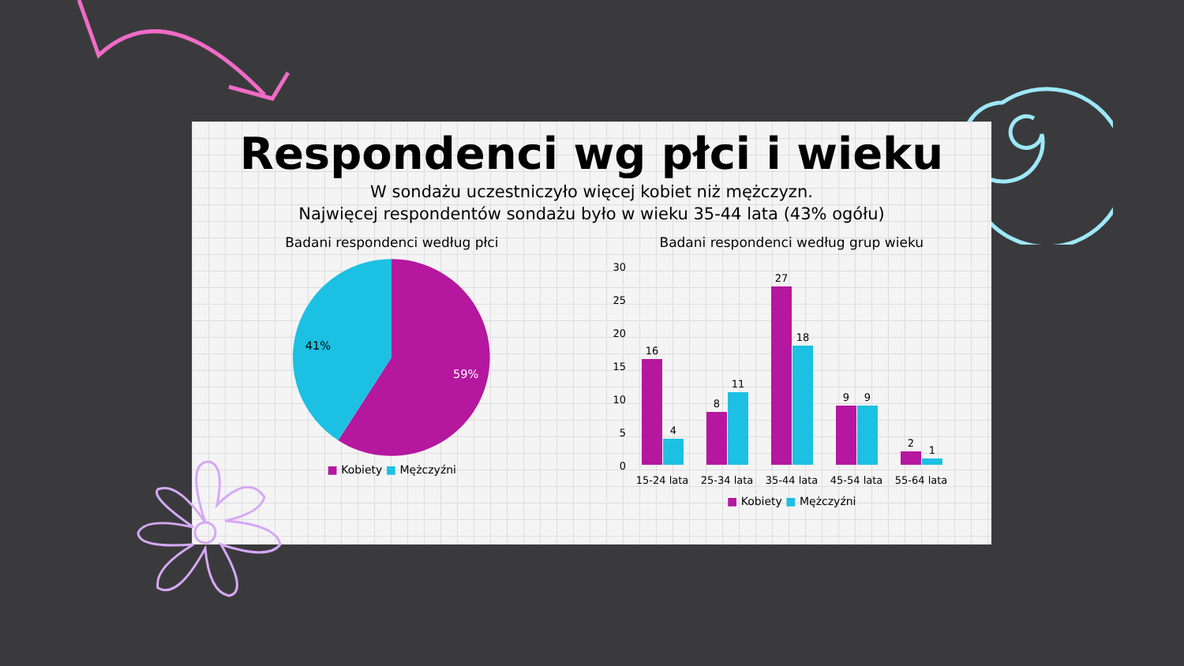Respondenci wg płci i wieku
W sondażu uczestniczyło więcej kobiet niż mężczyzn.
Najwięcej respondentów sondażu było w wieku 35-44 lata (43% ogółu)
Badani respondenci według płci
41%
59%
■ Kobiety ■ Mężczyźni
Badani respondenci według grup wieku
30
25
20
15
10
5
0
16
4
8
11
27
18
9
9
2
1
15-24 lata
25-34 lata
35-44 lata
45-54 lata
55-64 lata
■ Kobiety ■ Mężczyźni